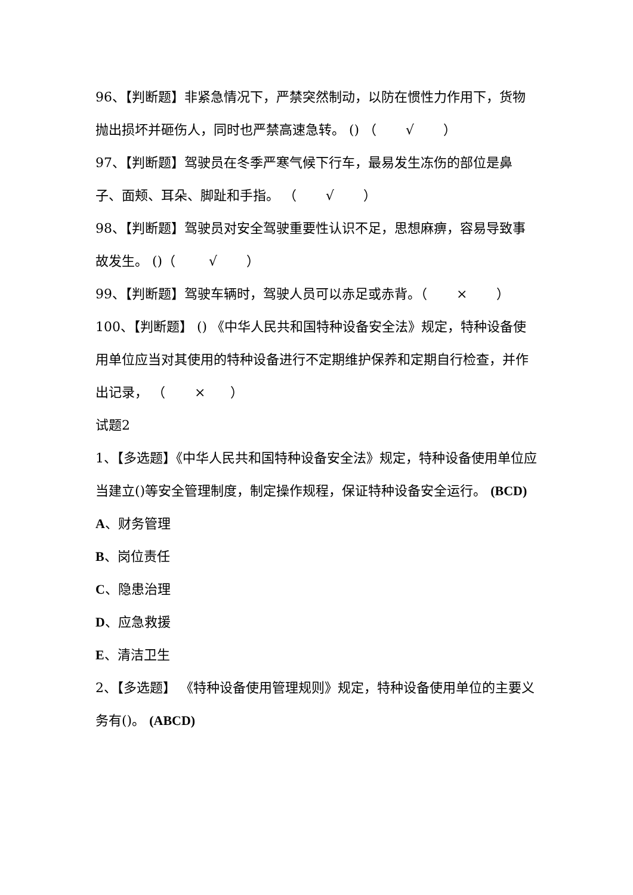96、【判断题】非紧急情况下，严禁突然制动，以防在惯性力作用下，货物抛出损坏并砸伤人，同时也严禁高速急转。 () （ √ ）
97、【判断题】驾驶员在冬季严寒气候下行车，最易发生冻伤的部位是鼻子、面颊、耳朵、脚趾和手指。 （ √ ）
98、【判断题】驾驶员对安全驾驶重要性认识不足，思想麻痹，容易导致事故发生。 ()（ √ ）
99、【判断题】驾驶车辆时，驾驶人员可以赤足或赤背。（ × ）
100、【判断题】 () 《中华人民共和国特种设备安全法》规定，特种设备使用单位应当对其使用的特种设备进行不定期维护保养和定期自行检查，并作出记录， （ × ）
试题2
1、【多选题】《中华人民共和国特种设备安全法》规定，特种设备使用单位应当建立()等安全管理制度，制定操作规程，保证特种设备安全运行。 (BCD)
A、财务管理
B、岗位责任
C、隐患治理
D、应急救援
E、清洁卫生
2、【多选题】 《特种设备使用管理规则》规定，特种设备使用单位的主要义务有()。 (ABCD)